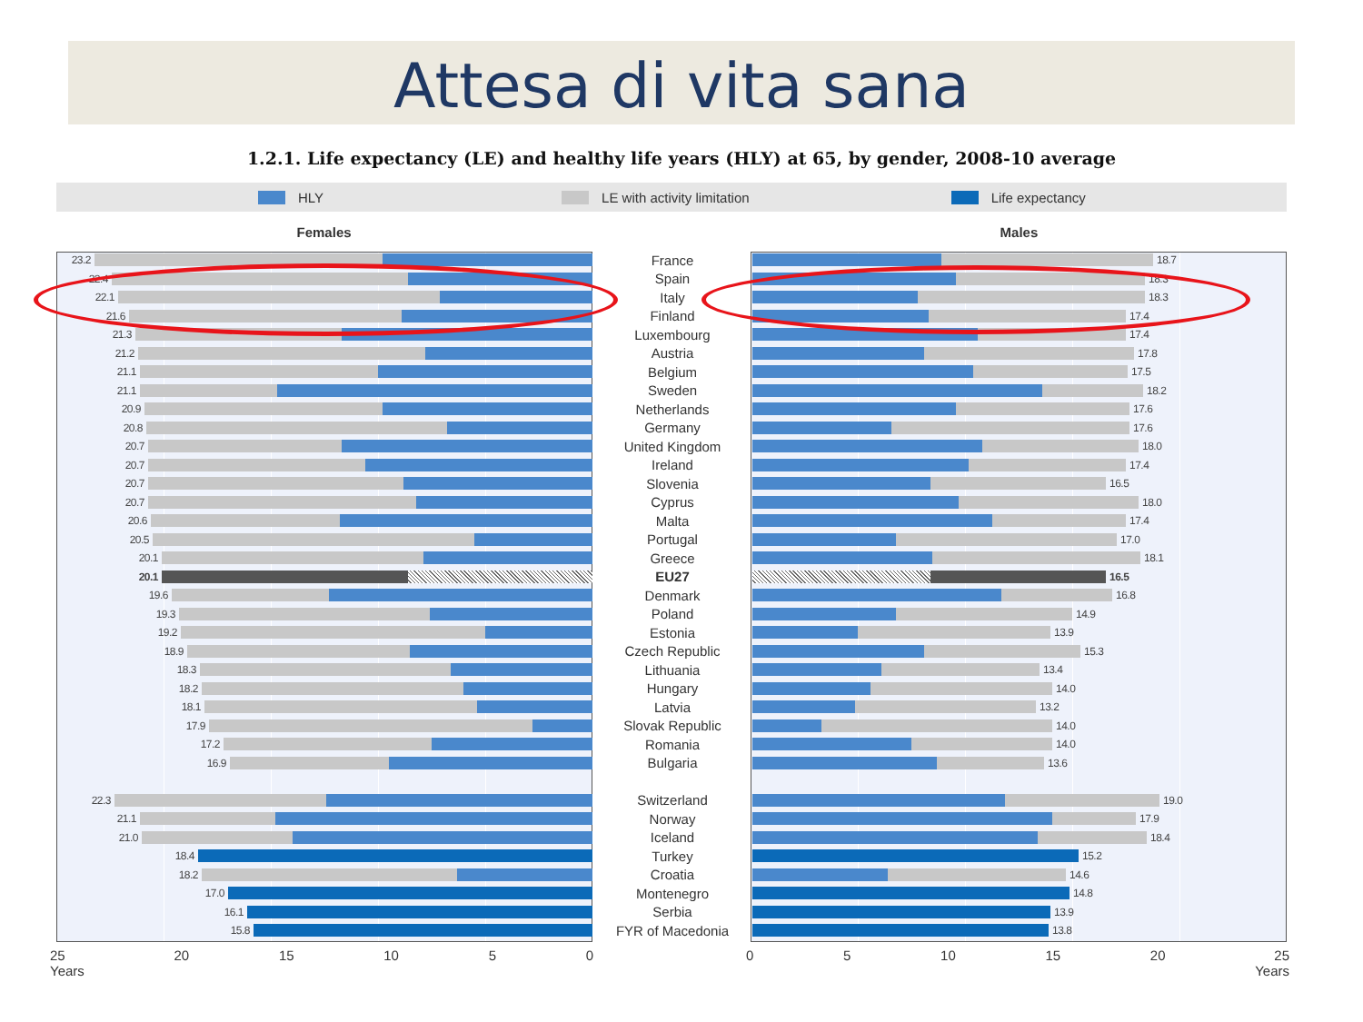Attesa di vita sana
1.2.1. Life expectancy (LE) and healthy life years (HLY) at 65, by gender, 2008-10 average
HLY LE with activity limitation Life expectancy
Females Males
23.2
France
18.7
22.4
Spain
18.3
22.1
Italy
18.3
21.6
Finland
17.4
21.3
Luxembourg
17.4
21.2
Austria
17.8
21.1
Belgium
17.5
21.1
Sweden
18.2
20.9
Netherlands
17.6
20.8
Germany
17.6
20.7
United Kingdom
18.0
20.7
Ireland
17.4
20.7
Slovenia
16.5
20.7
Cyprus
18.0
20.6
Malta
17.4
20.5
Portugal
17.0
20.1
Greece
18.1
20.1
EU27
16.5
19.6
Denmark
16.8
19.3
Poland
14.9
19.2
Estonia
13.9
18.9
Czech Republic
15.3
18.3
Lithuania
13.4
18.2
Hungary
14.0
18.1
Latvia
13.2
17.9
Slovak Republic
14.0
17.2
Romania
14.0
16.9
Bulgaria
13.6
22.3
Switzerland
19.0
21.1
Norway
17.9
21.0
Iceland
18.4
18.4
Turkey
15.2
18.2
Croatia
14.6
17.0
Montenegro
14.8
16.1
Serbia
13.9
15.8
FYR of Macedonia
13.8
25
Years 20 15 10 5 0
0 5 10 15 20 25
Years